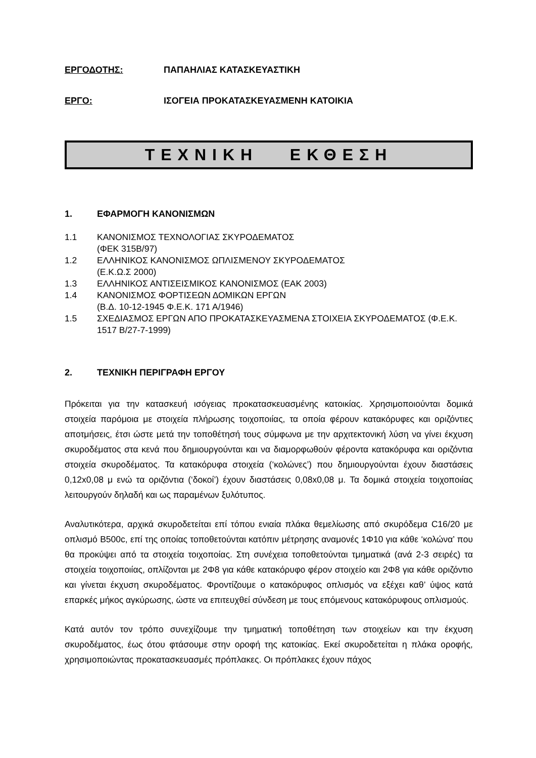ΕΡΓΟΔΟΤΗΣ: ΠΑΠΑΗΛΙΑΣ ΚΑΤΑΣΚΕΥΑΣΤΙΚΗ
ΕΡΓΟ: ΙΣΟΓΕΙΑ ΠΡΟΚΑΤΑΣΚΕΥΑΣΜΕΝΗ ΚΑΤΟΙΚΙΑ
ΤΕΧΝΙΚΗ ΕΚΘΕΣΗ
1. ΕΦΑΡΜΟΓΗ ΚΑΝΟΝΙΣΜΩΝ
1.1 ΚΑΝΟΝΙΣΜΟΣ ΤΕΧΝΟΛΟΓΙΑΣ ΣΚΥΡΟΔΕΜΑΤΟΣ
(ΦΕΚ 315Β/97)
1.2 ΕΛΛΗΝΙΚΟΣ ΚΑΝΟΝΙΣΜΟΣ ΩΠΛΙΣΜΕΝΟΥ ΣΚΥΡΟΔΕΜΑΤΟΣ
(Ε.Κ.Ω.Σ 2000)
1.3 ΕΛΛΗΝΙΚΟΣ ΑΝΤΙΣΕΙΣΜΙΚΟΣ ΚΑΝΟΝΙΣΜΟΣ (ΕΑΚ 2003)
1.4 ΚΑΝΟΝΙΣΜΟΣ ΦΟΡΤΙΣΕΩΝ ΔΟΜΙΚΩΝ ΕΡΓΩΝ
(Β.Δ. 10-12-1945 Φ.Ε.Κ. 171 Α/1946)
1.5 ΣΧΕΔΙΑΣΜΟΣ ΕΡΓΩΝ ΑΠΟ ΠΡΟΚΑΤΑΣΚΕΥΑΣΜΕΝΑ ΣΤΟΙΧΕΙΑ ΣΚΥΡΟΔΕΜΑΤΟΣ (Φ.Ε.Κ. 1517 Β/27-7-1999)
2. ΤΕΧΝΙΚΗ ΠΕΡΙΓΡΑΦΗ ΕΡΓΟΥ
Πρόκειται για την κατασκευή ισόγειας προκατασκευασμένης κατοικίας. Χρησιμοποιούνται δομικά στοιχεία παρόμοια με στοιχεία πλήρωσης τοιχοποιίας, τα οποία φέρουν κατακόρυφες και οριζόντιες αποτμήσεις, έτσι ώστε μετά την τοποθέτησή τους σύμφωνα με την αρχιτεκτονική λύση να γίνει έκχυση σκυροδέματος στα κενά που δημιουργούνται και να διαμορφωθούν φέροντα κατακόρυφα και οριζόντια στοιχεία σκυροδέματος. Τα κατακόρυφα στοιχεία (‘κολώνες’) που δημιουργούνται έχουν διαστάσεις 0,12x0,08 μ ενώ τα οριζόντια (‘δοκοί’) έχουν διαστάσεις 0,08x0,08 μ. Τα δομικά στοιχεία τοιχοποιίας λειτουργούν δηλαδή και ως παραμένων ξυλότυπος.
Αναλυτικότερα, αρχικά σκυροδετείται επί τόπου ενιαία πλάκα θεμελίωσης από σκυρόδεμα C16/20 με οπλισμό B500c, επί της οποίας τοποθετούνται κατόπιν μέτρησης αναμονές 1Φ10 για κάθε ‘κολώνα’ που θα προκύψει από τα στοιχεία τοιχοποίας. Στη συνέχεια τοποθετούνται τμηματικά (ανά 2-3 σειρές) τα στοιχεία τοιχοποιίας, οπλίζονται με 2Φ8 για κάθε κατακόρυφο φέρον στοιχείο και 2Φ8 για κάθε οριζόντιο και γίνεται έκχυση σκυροδέματος. Φροντίζουμε ο κατακόρυφος οπλισμός να εξέχει καθ’ ύψος κατά επαρκές μήκος αγκύρωσης, ώστε να επιτευχθεί σύνδεση με τους επόμενους κατακόρυφους οπλισμούς.
Κατά αυτόν τον τρόπο συνεχίζουμε την τμηματική τοποθέτηση των στοιχείων και την έκχυση σκυροδέματος, έως ότου φτάσουμε στην οροφή της κατοικίας. Εκεί σκυροδετείται η πλάκα οροφής, χρησιμοποιώντας προκατασκευασμές πρόπλακες. Οι πρόπλακες έχουν πάχος